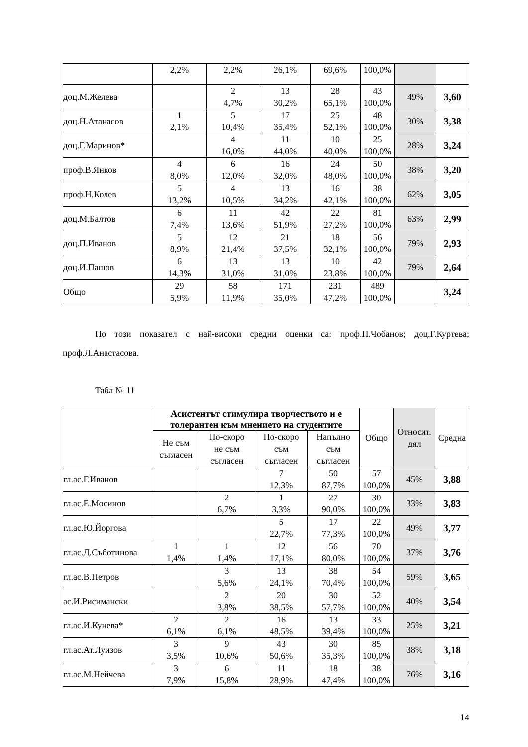| | 2,2% | 2,2% | 26,1% | 69,6% | 100,0% | | |
| доц.М.Желева | | 2 4,7% | 13 30,2% | 28 65,1% | 43 100,0% | 49% | 3,60 |
| доц.Н.Атанасов | 1 2,1% | 5 10,4% | 17 35,4% | 25 52,1% | 48 100,0% | 30% | 3,38 |
| доц.Г.Маринов* | | 4 16,0% | 11 44,0% | 10 40,0% | 25 100,0% | 28% | 3,24 |
| проф.В.Янков | 4 8,0% | 6 12,0% | 16 32,0% | 24 48,0% | 50 100,0% | 38% | 3,20 |
| проф.Н.Колев | 5 13,2% | 4 10,5% | 13 34,2% | 16 42,1% | 38 100,0% | 62% | 3,05 |
| доц.М.Балтов | 6 7,4% | 11 13,6% | 42 51,9% | 22 27,2% | 81 100,0% | 63% | 2,99 |
| доц.П.Иванов | 5 8,9% | 12 21,4% | 21 37,5% | 18 32,1% | 56 100,0% | 79% | 2,93 |
| доц.И.Пашов | 6 14,3% | 13 31,0% | 13 31,0% | 10 23,8% | 42 100,0% | 79% | 2,64 |
| Общо | 29 5,9% | 58 11,9% | 171 35,0% | 231 47,2% | 489 100,0% | | 3,24 |
По този показател с най-високи средни оценки са: проф.П.Чобанов; доц.Г.Куртева; проф.Л.Анастасова.
Табл № 11
| | Асистентът стимулира творчеството и е толерантен към мнението на студентите | | | | Общо | Относит. дял | Средна |
| --- | --- | --- | --- | --- | --- | --- | --- |
| | Не съм съгласен | По-скоро не съм съгласен | По-скоро съм съгласен | Напълно съм съгласен | | | |
| гл.ас.Г.Иванов | | | 7 12,3% | 50 87,7% | 57 100,0% | 45% | 3,88 |
| гл.ас.Е.Мосинов | | 2 6,7% | 1 3,3% | 27 90,0% | 30 100,0% | 33% | 3,83 |
| гл.ас.Ю.Йоргова | | | 5 22,7% | 17 77,3% | 22 100,0% | 49% | 3,77 |
| гл.ас.Д.Съботинова | 1 1,4% | 1 1,4% | 12 17,1% | 56 80,0% | 70 100,0% | 37% | 3,76 |
| гл.ас.В.Петров | | 3 5,6% | 13 24,1% | 38 70,4% | 54 100,0% | 59% | 3,65 |
| ас.И.Рисимански | | 2 3,8% | 20 38,5% | 30 57,7% | 52 100,0% | 40% | 3,54 |
| гл.ас.И.Кунева* | 2 6,1% | 2 6,1% | 16 48,5% | 13 39,4% | 33 100,0% | 25% | 3,21 |
| гл.ас.Ат.Луизов | 3 3,5% | 9 10,6% | 43 50,6% | 30 35,3% | 85 100,0% | 38% | 3,18 |
| гл.ас.М.Нейчева | 3 7,9% | 6 15,8% | 11 28,9% | 18 47,4% | 38 100,0% | 76% | 3,16 |
14